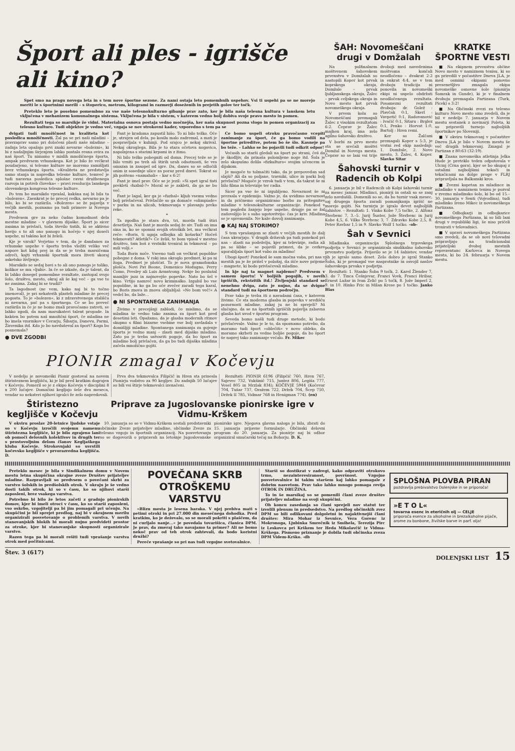Šport ali ples - igrišče ali kino?
Spet smo na pragu novega leta in s tem nove športne sezone. Za nami ostaja leto pomembnih uspehov. Vsi ti uspehi pa se ne morejo meriti le s športnimi merili – s štoperico, metrom, kilogrami in razmerji doseženih in prejetih golov ter točk.
Preteklo leto je posebno pomembno za vse naše telesnokulturno gibanje prav zato, ker je bila naša telesna kultura v lanskem letu vključena v mehanizem komunalnega sistema. Vključena je bila v sistem, v katerem vedno bolj dobiva svoje pravo mesto in pomen.
Rezultati tega so marsikje že vidni. Materialna osnova postaja vedno močnejša, ker naša skupnost pozna vlogo in pomen organizacij za telesno kulturo. Tudi objektov je vedno več, vzgaja se nov strokovni kader, vzporedno s tem pa se
dvigati tudi množičnost in kvaliteta kot posledica množičnosti. Žal pa se pri naši mladini – pravzaprav samo pri določeni plasti naše mladine – zadnja leta opažajo prvi znaki nevarne »bolezni«, ki bi z nadaljnjim širjenjem lahko postala resna ovira za naš šport. Tu nimamo v mislih množičnega športa, ampak predvsem vrhunskega. Kot je bilo že večkrat poudarjeno, si telesne kulture ne moremo zamišljati brez vrhunskega športa. »Kvaliteta ne predstavlja samo stanja in napredka telesne kulture, temveč je tudi naravna posledica splošne ravni družbenega razvoja in potreb človeka« – pravi resolucija lanskega slovenskega kongresa telesne kulture.
Po tem bo marsikdo vprašal, kakšna naj bi bila ta »bolezen«. Zaenkrat je še precej redka, nevarno pa je bilo, ko bi se razširila. »Bolezen« se že pojavlja v večjih mestih, poznamo pa tudi primere iz Novega mesta.
Predvsem gre za neko čudno komodnost dela mestne mladine – v glavnem dijaške. Šport jo sicer zanima in privlači, toda število tistih, ki se aktivno bavijo s to ali ono panogo in hočejo v njej doseči uspehe, ni takšno kot bi želeli.
Kje je vzrok? Verjetno v tem, da je dandanes za vrhunske uspehe v športu treba vložiti veliko več napore kot kdaj prej in da se je treba marsičemu odreči, kajti vrhunski športnik mora živeti skoraj asketsko življenje.
Marsikdo se sedaj bavi s to ali ono panogo je toliko, kolikor se mu »ljubi«. In če se izkaže, da je talent, da bi lahko dosegel pomembne rezultate, zastopal svojo šolo, društvo, mesto, okraj ali še kaj več – ga vse to ne zanima. Zakaj bi se trudil?
Ta lagodnost (ne vem, kako naj bi to točno imenoval), je pri nekaterih plasteh mladine že precej pogosta. To je »bolezen«, ki z zdravstvenega stališča ni nevarna, pač pa s športnega. Ce se bo preveč razširila in če je ne bomo znali pravočasno zatreti, se lahko zgodi, da nam marsikateri talent propade. In kakšen bo potem naš množični šport, če mladina ne bo imela vzornikov v Cerarju, Šibarju, Danevu, Parmi, Žirovniku itd. Kdo jo bo navduševal za šport? Koga bo posnemala?
● DVE ZGODBI
Fant je kradoma zapustil hišo. To ni bilo težko. Oče je, utrujen od dela, po kosilu malo zadremal, a mati je pospravljala v kuhinji. Pod srajco je nekaj skrival. Nekaj okroglega. Bila je to stara očetova nogavica, napolnjena s starimi krpami in z žimo.
Ni bilo težko pobegniti od doma. Precej teže se je bilo vrniti po treh ali štirih urah odsotnosti, še ves omazan in zasopel od igre. Da, danes so se odločili onim iz sosednje ulice za poraz pred dnevi. Tokrat so jih pošteno »namahali« – kar s 6:2!
Fant je imel prav. Oče se je jezil: »Si spet igral tisti prekleti ›fuzbal‹?« Moral se je zakleti, da ga ne bo več.
Fant je lagal, ker ga je »fuzbal« kljub vsemu vedno bolj privlačeval. Privlačile so ga domače »olimpiade« v parku in na ulicah, tekmovanja v plavanju preko reke.
*
Ta zgodba je stara dva, tri, morda tudi štiri desetletja. Naš fant je morda sedaj že siv. Tudi on ima sina in, ko se spomni svojih otroških let, mu večkrat reče: »Boris, ti ugaja odbojka ali košarka? Hočeš tekmovati? Atletik?« Ce želiš, te bom vpisal v mestno društvo, tam boš z vrstniki treniral in tekmoval – po mili volji.«
Toda Boris noče. Vseeno tudi on večkrat popoldne pobegne z doma. V roki ima okroglo predmet, ki pa ni žoga. Predmet je ploščat. To je nova gramofonska plošča. Novi Pat Boone, Domenico Modugno, Perry Como, Presley ali Luis Armstrong. Nekje bo poslušal mamljiv jazz in najnovejše popevke. Nato bo šel v kino. Vrtijo namreč novo kriminalko. Izgubil bo vse popoldne, in ko ga bo oče zvečer zaradi tega karal, bo Boris znova in znova obljubljal: »Ne bom več!« A vedel bo, da laže...
● NI SPONTANEGA ZANIMANJA
Živimo v precejšnji zablodi, če mislimo, da se mladina še vedno tako zanima za šport kot pred desetimi leti. Opažamo, da je glasba modernih ritmov skupno s filmi bizarne vsebine vse bolj zavladala v domišljiji mladine. Spontanega zanimanja za gojenje športa je vedno manj – zlasti med dijaško mladino. Zato pa je treba ustvariti pogoje, da bo šport za mladino bolj privlačen, da ga bo tudi dijaška mladina začela množično gojiti.
Ce bomo uspeli otroku pravočasno vcepiti zanimanje za šport, če ga bomo vodili na športne prireditve, potem bo še šlo. Kasneje pa bo teže. – Lahko se bo pojavili tudi odkrit odpor!
Večasih so starši gledali na šport po strani, češ da je škodljiv, da prinaša polomljene noge itd. Šola je zelo skopušno delila »fizkulturo« svojim učencem in dijakom.
Je mogoče to tolmačiti tako, da je prepovedan sad slajši? Ali da so poljane, travniki, ulice in parki bolj privlačni? Mogoče je vzrok tudi v tem, da takrat še ni bilo filma in televizije ter radia.
Sicer pa vse še ni izgubljeno. Nevarnost še ni prerasla v epidemijo. Važno je, da uvidimo nevarnost in da pričnemo organizirano borbo za pritegnitev mladine v telesnokulturne organizacije. Ponekod v tem pogledu žanjejo lepe uspehe, drugje pa se žal zadovoljijo le s suho ugotovitvijo: čas je kriv. Mladina se je spremenila. Ne kaže dovolj zanimanja.
● KAJ NAJ STORIMO?
S tem vprašanjem se zlasti v večjih mestih že dalj časa ukvarjajo. V drugih državah pa tudi ponekod pri nas – zlasti na podeželju, kjer ni televizije, radia ali pa so šibke – se pojavili primeri, da je cerkev uporabljala šport kot vabo za mladino!
Ubogi šport! Ponekod še sam močna vaba, pri nas v mestih pa je že prišel v položaj, da išče nove prijeme – magnete, ki bodo privlačevali mladino.
In kje naj ta magnet najdemo? Predvsem v samem športu! V boljših pogojih, v novih igriščih, rekvizitih itd.! Življenjski standard se nenehno dviga, zato je nujno, da se dvigne standard tudi na športnem področju.
Prav tako je treba iti z navadami časa, v katerem živimo. Ce sta moderna glasba in popevka v središču pozornosti mladine, zakaj ju ne bi sprejeli? Ni slučajno, da se na športnih igriščih pojavlja zabavna glasba kot uvod v športni program.
Seveda bomo našli tudi druge metode, ki bodo privlačevale. Važno je le to, da spoznamo potrebo, da moramo tudi šport »oblečiti« v novo obleko, da moramo skrbeti za vedno boljše pogoje, da bo šport še naprej tako zanimanje večalo. Fr. Mikec
ŠAH: Novomeščani drugi v Domžalah
Na polfinalnem moštvenem šahovskem prvenstvu v Domžalah so nastopili Koper kot prvak koprskega okraja, Domžale – prvak ljubljanskega okraja, Žalec – prvak celjskega okraja in Novo mesto kot prvak novomeškega okraja.
V prvem kolu so Novomeščani premagali Žalec z visokim rezultatom 6:2. Čeprav je Žalec majhen kraj, ima zelo agilno šahovsko društvo.
V borbi za prvo mesto sta se srečali moštvi Domžal in Novega mesta. Čeprav so se lani vsi trije dvoboji med navedenima moštvoma končali neodločeno – dvakrat 2:2 in enkrat 4:4, se v tem dvoboju tradicija ni ponovila in novomeški ekipi ni uspelo obdržati neodločenega rezultata. Posamezni rezultati dvoboja: dr. Golež : Plavčak 0:1, Skerl : Vavpetič 0:1, Radovanović : Ivačič 0:1, Sitaru : Brglez 0:1, Penko : Horvat 1:0, Bartolj : Hren remi.
Ker so Žalčani premagali Koper s 5:3, je vrstni red ekip naslednji: 1. Domžale, 2. Novo mesto, 3. Žalec, 4. Koper. Slavko Sitar
Šahovski turnir v Radencih ob Kolpi
6. januarja je bil v Radencih ob Kolpi šahovski turnir za mesec januar. Mladinci, pionirji in ostali so se zanj zelo navdušili. Domenili so se, da bo turnir vsak mesec, saj drugega športa zaradi pomanjkanja igrišč ne morejo gojiti. Na turnirju je igralo devet najboljših šahistov. – Rezultati: 1. Vinko Kobe 7,5 točke, 2. Alfonz Šterbenc 7, 3.–5. Jurij Šuster, Jože Šterbenc in Jurij Kobe 4,5, 6. Vilko Šterbenc 3, 7. Zdravko Kobe 2,5, 8. Peter Ravbar 1,5 in 9. Slavko Wolf 1 točko. –ob–
Šah v Sevnici
Mladinska organizacija Splošnega trgovskega podjetja v Sevnici je organizirala sindikalno šahovsko prvenstvo podjetja. Prijavilo se je 14 šahistov, vendar jih je igralo samo deset. Zelo dobro je igral Stanko Šoba, ki je premagal vse nasprotnike in osvojil naslov šahovskega prvaka v podjetju.
Rezultati: 1. Stanko Šoba 9 točk, 2. Karel Žlender 7, 3. do 7. Tinca Češnjevar, Franci Vovk, Franci Hribar, Ernest Lužar in Ivan Zelič po 5 točk, 8. Jože Imperl 2, 9. in 10. Hinko Fric in Milan Krese po 1 točko. Janko Blas
KRATKE ŠPORTNE VESTI
■ Na ekipnem prvenstvu občine Novo mesto v namiznem tenisu, ki so ga priredili v počastitev Dneva JLA, je med osmimi ekipami ponovno presenetljivo zmagala ekipa novomeške osnovne šole (pionirja Šomrak in Gunde), ki je v finalnem dvoboju premagala Partizana (Turk, Picek) s 3:2!
■ Na Občinski zvezi za telesno kulturo Novo mesto smo zvedeli, da je bil v nedeljo 7. januarja v Novem mestu sestanek z novinarji Poleta, ki so pripravili turnejo najboljših športnikov po Sloveniji.
■ V okviru tekmovanj v počastitev Dneva JLA je bilo v Novem mestu še več drugih tekmovanj. Zmagal je Partizan z 80:63 (32:19).
■ Znana novomeška atletinja Jelka Hude je preteklo teden odpotovala v Ulcinj (Crna gora), kjer se bo skupaj z ostalimi najboljšimi tekači in tekačicami na dolge proge v FLRJ pripravljala na Balkanski kros.
■ Zvezni kapetan za mladince in mladinke v namiznem tenisu je pozval v zvezno mladinsko šolo, ki bo od 15.–30. januarja v Senti (Vojvodina), tudi mladinko Ireno Mikec iz novomeškega Partizana.
■ Odbojkarji in odbojkarice novomeškega Partizana, ki so bili lani drugi v republiški ligi, še niso pričeli trenirati v telovadnici.
■ V upravi novomeškega Partizana smo zvedeli, da se ob novi telovadni pripravljajo na tradicionalni prijateljski dvoboj mestnih reprezentanc Karlovca in Novega mesta, ki bo 24. februarja v Novem mestu.
PIONIR zmagal v Kočevju
V nedeljo je novomeški Pionir gostoval na novem štiristeznem kegljišču, ki je bil pred kratkim dograjen v Kočevju. Pomeril se je z ekipo Kočevja v disciplini 8 x 200 lučajev. Domačini kegljajo šele dva meseca, vendar so nekateri njihovi igralci že zelo napredovali.
Prva dva tekmovalca Filipčič in Hren sta prinesla Pionirju vodstvo za 90 kegljev. Do zadnjih 50 lučajev so bili vsi štirje tekmovalci izenačeni.
Rezultati: PIONIR 6196 (Filipčič 760, Hren 767, Sajevec 732, Vukšinič 715, Juntez 806, Legiša 777, Vesel 805 in Mrzlak 834); KOČEVJE 5944 (Kočevar 704, Tušar 737, Oražem 722, Držek 704, Šcep 750, Držek II 785, Vidmar 768 in Henigman 774). (en)
Štiristezno kegljišče v Kočevju
V okviru proslav 20-letnice ljudske vstaje so v Kočevju izročili svojemu namenu štiristezna kegljišče, ki je bilo zgrajeno lani ob pomoči delovnih kolektivov in drugih ter s prostovoljnim delom članov Kegljaškega kluba Kočevje. Strokovnjaki so uvrstili kočevsko kegljišče v prvorazredna kegljišča. D.
Priprave za Jugoslovanske pionirske igre v Vidmu-Krškem
10. januarja so se v Vidmu-Krškem sestali predstavniki občinske Zveze prijateljev mladine, občinske Zveze za telesno vzgojo in športnih organizacij. Na posvetovanju so se dogovorili o pripravah na letošnje Jugoslovanske pionirske igre. Njegova glavna naloga je bila, zbrati do 15. januarja prijavne formularje. Občinski delovni program do 20. januarja. Za pionirje naj bi odbor organiziral smučarski tečaj na Bohorju. D. K.
Preteklo mesec je bila v Sindikalnem domu v Novem mestu letna skupščina okrajne zveze Društev prijateljev mladine. Razpravljali so predvsem o povečani skrbi za varstvo šolskih in predšolskih otrok. V okraju je še vedno dosti takih otrok, ki so v času, ko so njihovi starši zaposleni, brez vsakega varstva.
Potrebno bi bilo že letos začeti z gradnjo pionirskih domov, kjer bi imeli otroci v času, ko so starši zaposleni, vso oskrbo, vzgojitelji pa bi jim pomagali pri učenju. Na skupščini je bil sprejet predlog, naj bi v okrajnem merilu organizirali posvetovanje o problemih varstva. V novih stanovanjskih blokih bi morali nujno predvideti prostor za otroke, kjer bi stanovanjske skupnosti organizirale varstvo.
Razen tega pa bi morali rešiti tudi vprašanje varstva otrok med počitnicami.
POVEČANA SKRB OTROŠKEMU VARSTVU
»Blizu mesta je lesena baraka. V njej prebiva mati s petimi otroki in pri 27.000 din mesečnega dohodka. Pred kratkim, ko je deževalo, so se morali pokriti s plaščem, da ni curljalo nanje...« je povedala tovarišica, članica DPM. Je prav, da zmeraj tako navajamo ta primer? Ali ne bomo nekoč prav od teh otrok zahtevali, da bodo koristni družbi?
Pereče vprašanje so pri nas tudi vzgojne svetovalnice.
Starši so dostikrat v zadregi, kako odpraviti otrokovo trmo, nezainteresiranost, površnost. Vzgojne posvetovalnice bi takim staršem kaj lahko pomagale z dobrim nasvetom. Prav tako lahko mnogo pomaga revija OTROK IN DRUŽINA.
To in še marsikaj so se pomenili člani zveze društev prijateljev mladine na svoji skupščini.
Ob koncu zasedanja so člani sprejeli nov statut ter izvolili plenum in predsedstvo. Na predlog občinskih zvez DPM so bili odlikovani dolgoletni in najaktivnejši člani društev: Mira Mohar iz Sevnice, Vera Gorenc iz Mokronoga, Ljubinka Smrečnik iz Smihela, Terezija Pirc iz Leskovca pri Krškem ter Heda Mikolavčič iz Vidma-Krškega. Pismeno priznanje je dobila tudi občinska zveza DPM Videm-Krško. -db
SPLOŠNA PLOVBA PIRAN pozdravlja prebivalstvo Dolenjske in se priporoča!
»E T O L«
tovarna esenc in eteričnih olj — CELJE
priporoča esence za alkoholne in brezalkoholne pijače, arome za bonbone, živilske barve in parf. olja!
Štev. 3 (617) DOLENJSKI LIST 15